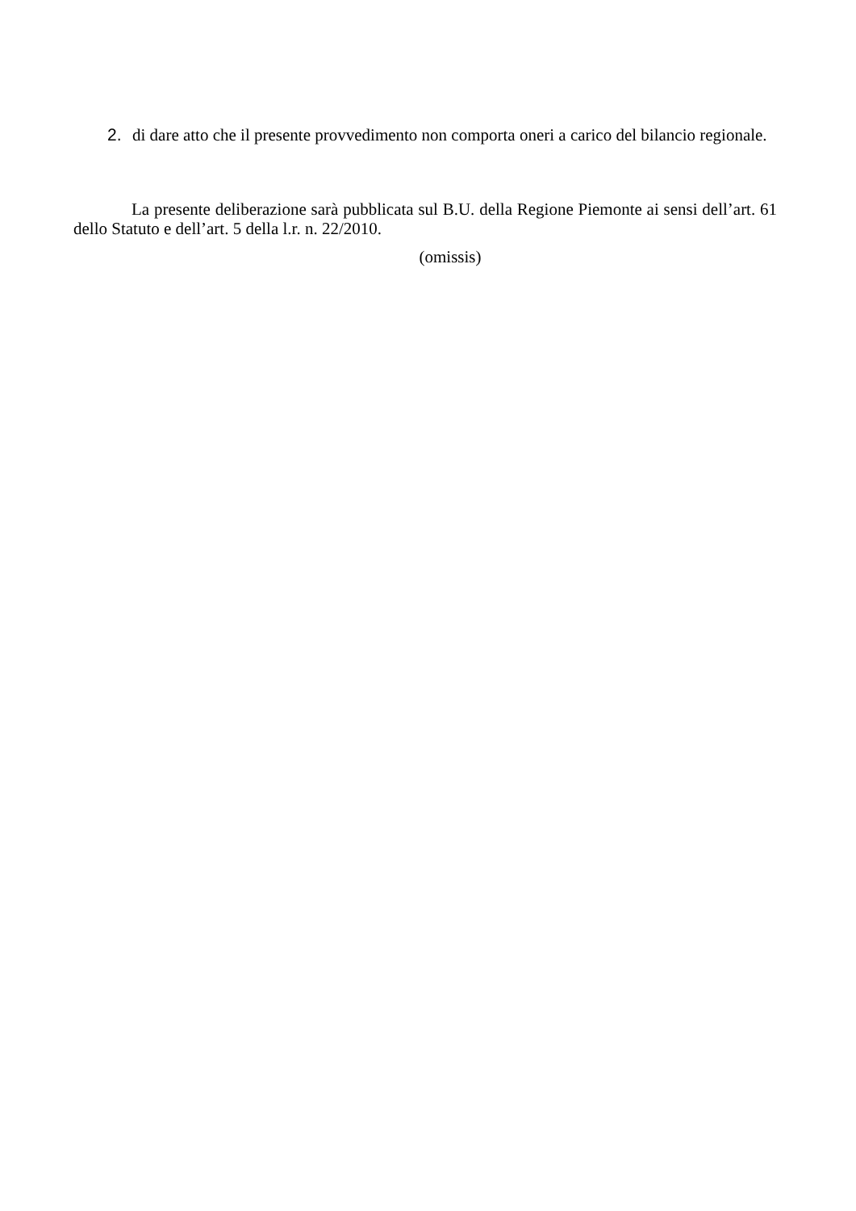2. di dare atto che il presente provvedimento non comporta oneri a carico del bilancio regionale.
La presente deliberazione sarà pubblicata sul B.U. della Regione Piemonte ai sensi dell’art. 61 dello Statuto e dell’art. 5 della l.r. n. 22/2010.
(omissis)